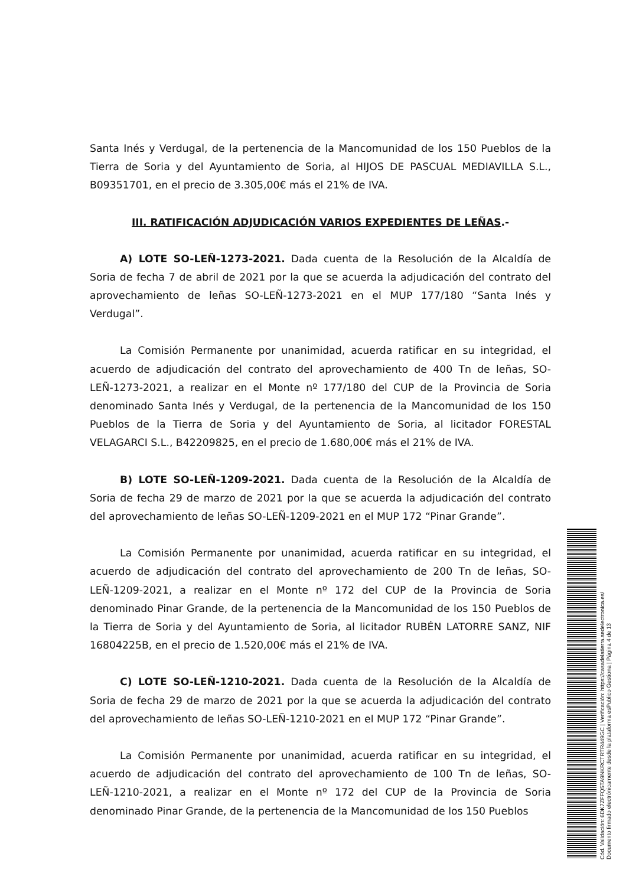Santa Inés y Verdugal, de la pertenencia de la Mancomunidad de los 150 Pueblos de la Tierra de Soria y del Ayuntamiento de Soria, al HIJOS DE PASCUAL MEDIAVILLA S.L., B09351701, en el precio de 3.305,00€ más el 21% de IVA.
III. RATIFICACIÓN ADJUDICACIÓN VARIOS EXPEDIENTES DE LEÑAS.-
A) LOTE SO-LEÑ-1273-2021. Dada cuenta de la Resolución de la Alcaldía de Soria de fecha 7 de abril de 2021 por la que se acuerda la adjudicación del contrato del aprovechamiento de leñas SO-LEÑ-1273-2021 en el MUP 177/180 “Santa Inés y Verdugal”.
La Comisión Permanente por unanimidad, acuerda ratificar en su integridad, el acuerdo de adjudicación del contrato del aprovechamiento de 400 Tn de leñas, SO-LEÑ-1273-2021, a realizar en el Monte nº 177/180 del CUP de la Provincia de Soria denominado Santa Inés y Verdugal, de la pertenencia de la Mancomunidad de los 150 Pueblos de la Tierra de Soria y del Ayuntamiento de Soria, al licitador FORESTAL VELAGARCI S.L., B42209825, en el precio de 1.680,00€ más el 21% de IVA.
B) LOTE SO-LEÑ-1209-2021. Dada cuenta de la Resolución de la Alcaldía de Soria de fecha 29 de marzo de 2021 por la que se acuerda la adjudicación del contrato del aprovechamiento de leñas SO-LEÑ-1209-2021 en el MUP 172 “Pinar Grande”.
La Comisión Permanente por unanimidad, acuerda ratificar en su integridad, el acuerdo de adjudicación del contrato del aprovechamiento de 200 Tn de leñas, SO-LEÑ-1209-2021, a realizar en el Monte nº 172 del CUP de la Provincia de Soria denominado Pinar Grande, de la pertenencia de la Mancomunidad de los 150 Pueblos de la Tierra de Soria y del Ayuntamiento de Soria, al licitador RUBÉN LATORRE SANZ, NIF 16804225B, en el precio de 1.520,00€ más el 21% de IVA.
C) LOTE SO-LEÑ-1210-2021. Dada cuenta de la Resolución de la Alcaldía de Soria de fecha 29 de marzo de 2021 por la que se acuerda la adjudicación del contrato del aprovechamiento de leñas SO-LEÑ-1210-2021 en el MUP 172 “Pinar Grande”.
La Comisión Permanente por unanimidad, acuerda ratificar en su integridad, el acuerdo de adjudicación del contrato del aprovechamiento de 100 Tn de leñas, SO-LEÑ-1210-2021, a realizar en el Monte nº 172 del CUP de la Provincia de Soria denominado Pinar Grande, de la pertenencia de la Mancomunidad de los 150 Pueblos
Cód. Validación: 6DK7ZFFQ5TA9NKRCTRTR449GC | Verificación: https://casadelatierra.sedelectronica.es/
Documento firmado electrónicamente desde la plataforma esPublico Gestiona | Página 4 de 13